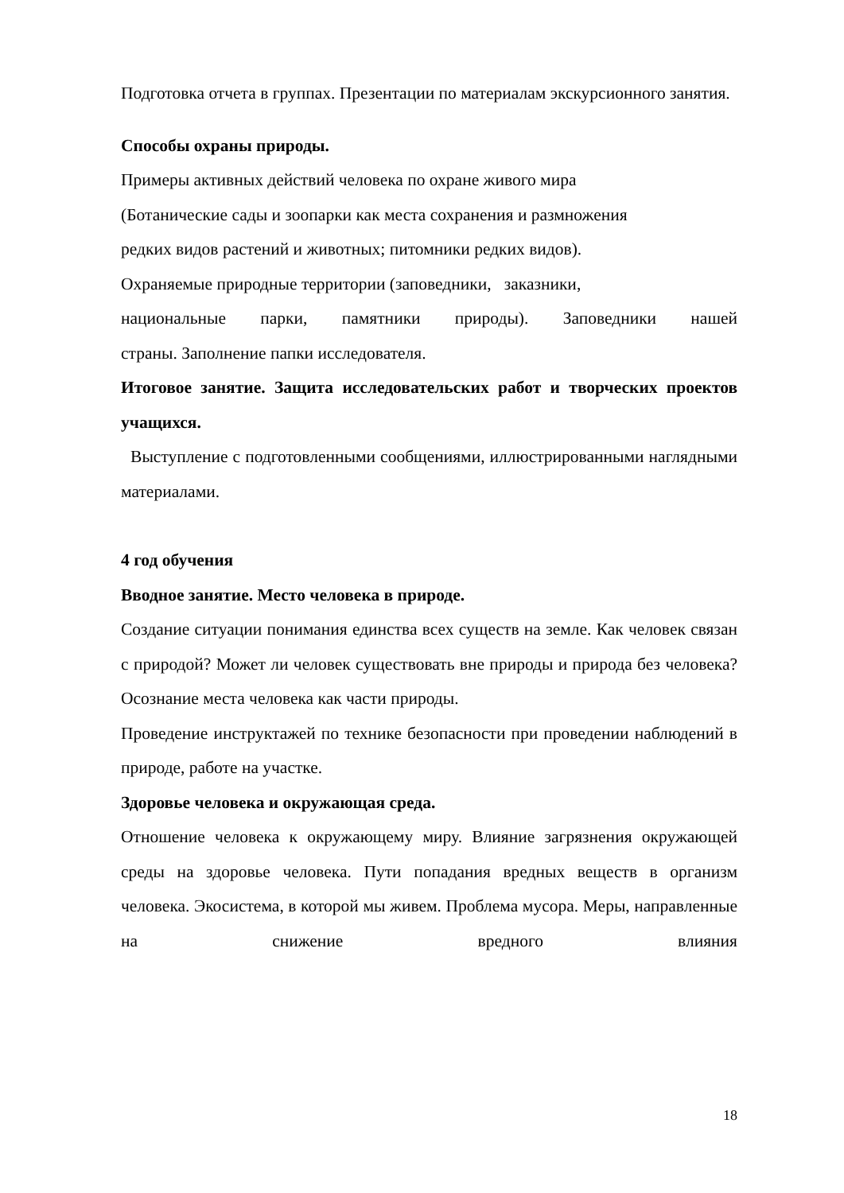Подготовка отчета в группах. Презентации по материалам экскурсионного занятия.
Способы охраны природы.
Примеры активных действий человека по охране живого мира
(Ботанические сады и зоопарки как места сохранения и размножения
редких видов растений и животных; питомники редких видов).
Охраняемые природные территории (заповедники, заказники,
национальные парки, памятники природы). Заповедники нашей
страны. Заполнение папки исследователя.
Итоговое занятие. Защита исследовательских работ и творческих проектов учащихся.
Выступление с подготовленными сообщениями, иллюстрированными наглядными материалами.
4 год обучения
Вводное занятие. Место человека в природе.
Создание ситуации понимания единства всех существ на земле. Как человек связан с природой? Может ли человек существовать вне природы и природа без человека? Осознание места человека как части природы.
Проведение инструктажей по технике безопасности при проведении наблюдений в природе, работе на участке.
Здоровье человека и окружающая среда.
Отношение человека к окружающему миру. Влияние загрязнения окружающей среды на здоровье человека. Пути попадания вредных веществ в организм человека. Экосистема, в которой мы живем. Проблема мусора. Меры, направленные на снижение вредного влияния
18